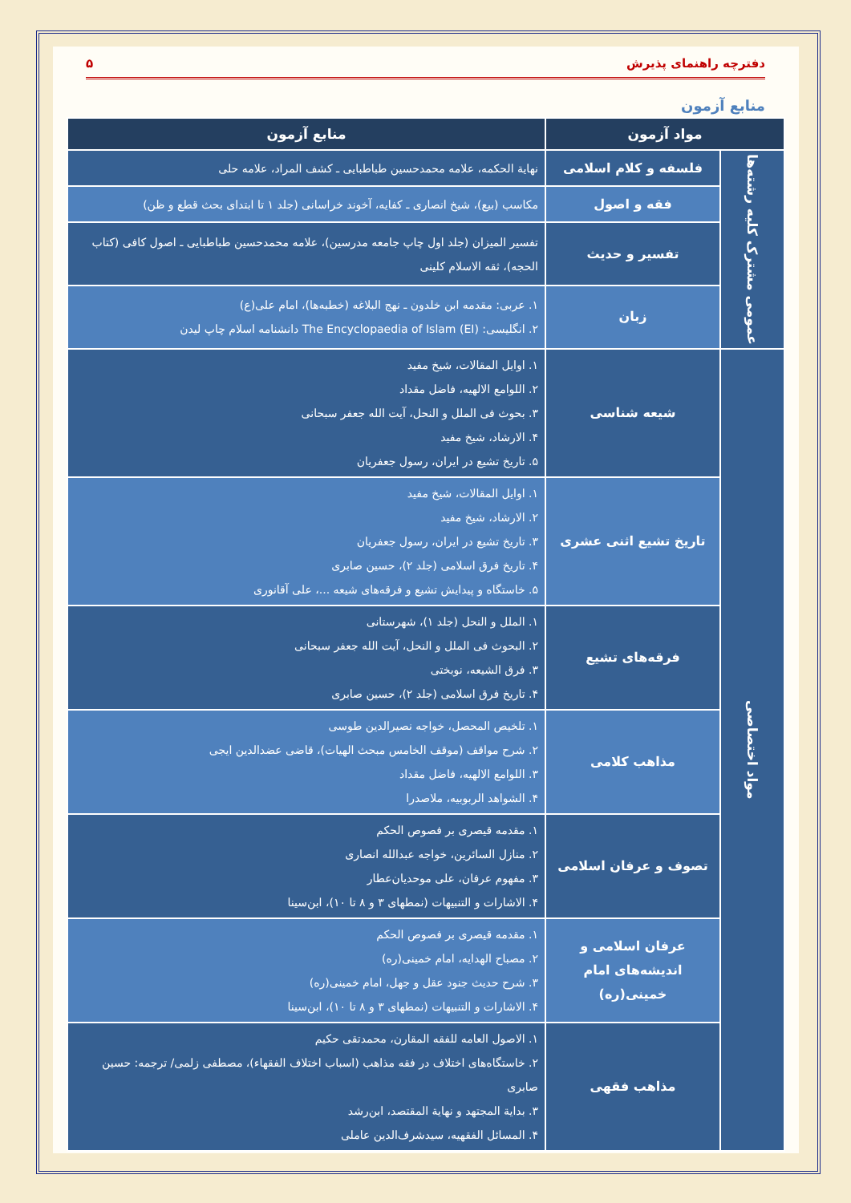دفترچه راهنمای پذیرش ۵
منابع آزمون
| مواد آزمون | | منابع آزمون |
| --- | --- | --- |
| عمومی مشترک کلیه رشته‌ها | فلسفه و کلام اسلامی | نهایة الحکمه، علامه محمدحسین طباطبایی ـ کشف المراد، علامه حلی |
| | فقه و اصول | مکاسب (بیع)، شیخ انصاری ـ کفایه، آخوند خراسانی (جلد ۱ تا ابتدای بحث قطع و ظن) |
| | تفسیر و حدیث | تفسیر المیزان (جلد اول چاپ جامعه مدرسین)، علامه محمدحسین طباطبایی ـ اصول کافی (کتاب الحجه)، ثقه الاسلام کلینی |
| | زبان | ۱. عربی: مقدمه ابن خلدون ـ نهج البلاغه (خطبه‌ها)، امام علی(ع) ۲. انگلیسی: The Encyclopaedia of Islam (EI) دانشنامه اسلام چاپ لیدن |
| مواد اختصاصی | شیعه شناسی | ۱. اوایل المقالات، شیخ مفید ۲. اللوامع الالهیه، فاضل مقداد ۳. بحوث فی الملل و النحل، آیت الله جعفر سبحانی ۴. الارشاد، شیخ مفید ۵. تاریخ تشیع در ایران، رسول جعفریان |
| | تاریخ تشیع اثنی عشری | ۱. اوایل المقالات، شیخ مفید ۲. الارشاد، شیخ مفید ۳. تاریخ تشیع در ایران، رسول جعفریان ۴. تاریخ فرق اسلامی (جلد ۲)، حسین صابری ۵. خاستگاه و پیدایش تشیع و فرقه‌های شیعه ...، علی آقانوری |
| | فرقه‌های تشیع | ۱. الملل و النحل (جلد ۱)، شهرستانی ۲. البحوث فی الملل و النحل، آیت الله جعفر سبحانی ۳. فرق الشیعه، نوبختی ۴. تاریخ فرق اسلامی (جلد ۲)، حسین صابری |
| | مذاهب کلامی | ۱. تلخیص المحصل، خواجه نصیرالدین طوسی ۲. شرح مواقف (موقف الخامس مبحث الهیات)، قاضی عضدالدین ایجی ۳. اللوامع الالهیه، فاضل مقداد ۴. الشواهد الربوبیه، ملاصدرا |
| | تصوف و عرفان اسلامی | ۱. مقدمه قیصری بر فصوص الحکم ۲. منازل السائرین، خواجه عبدالله انصاری ۳. مفهوم عرفان، علی موحدیان‌عطار ۴. الاشارات و التنبیهات (نمطهای ۳ و ۸ تا ۱۰)، ابن‌سینا |
| | عرفان اسلامی و اندیشه‌های امام خمینی(ره) | ۱. مقدمه قیصری بر فصوص الحکم ۲. مصباح الهدایه، امام خمینی(ره) ۳. شرح حدیث جنود عقل و جهل، امام خمینی(ره) ۴. الاشارات و التنبیهات (نمطهای ۳ و ۸ تا ۱۰)، ابن‌سینا |
| | مذاهب فقهی | ۱. الاصول العامه للفقه المقارن، محمدتقی حکیم ۲. خاستگاه‌های اختلاف در فقه مذاهب (اسباب اختلاف الفقهاء)، مصطفی زلمی/ ترجمه: حسین صابری ۳. بدایة المجتهد و نهایة المقتصد، ابن‌رشد ۴. المسائل الفقهیه، سیدشرف‌الدین عاملی |